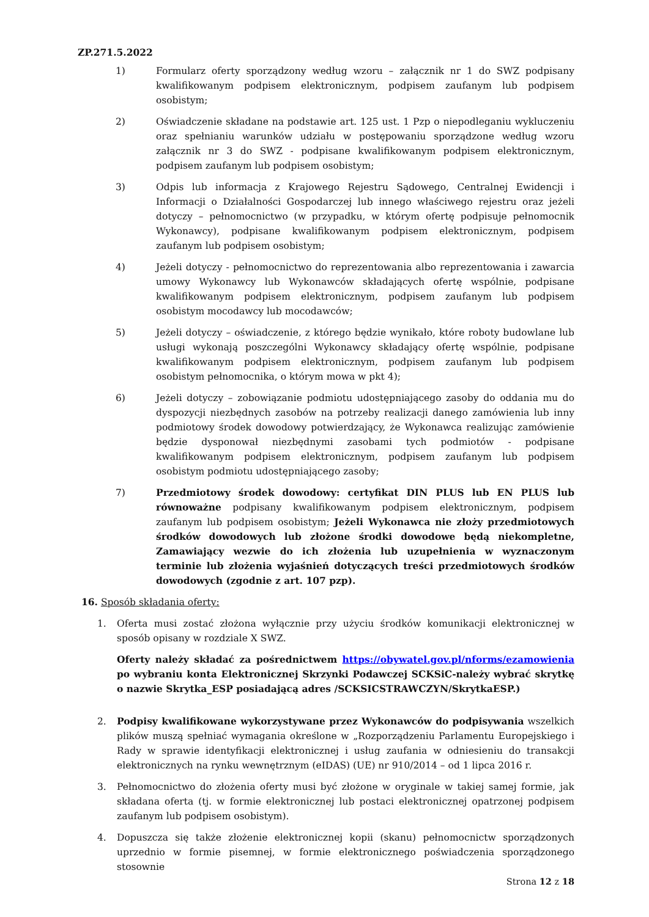ZP.271.5.2022
1) Formularz oferty sporządzony według wzoru – załącznik nr 1 do SWZ podpisany kwalifikowanym podpisem elektronicznym, podpisem zaufanym lub podpisem osobistym;
2) Oświadczenie składane na podstawie art. 125 ust. 1 Pzp o niepodleganiu wykluczeniu oraz spełnianiu warunków udziału w postępowaniu sporządzone według wzoru załącznik nr 3 do SWZ - podpisane kwalifikowanym podpisem elektronicznym, podpisem zaufanym lub podpisem osobistym;
3) Odpis lub informacja z Krajowego Rejestru Sądowego, Centralnej Ewidencji i Informacji o Działalności Gospodarczej lub innego właściwego rejestru oraz jeżeli dotyczy – pełnomocnictwo (w przypadku, w którym ofertę podpisuje pełnomocnik Wykonawcy), podpisane kwalifikowanym podpisem elektronicznym, podpisem zaufanym lub podpisem osobistym;
4) Jeżeli dotyczy - pełnomocnictwo do reprezentowania albo reprezentowania i zawarcia umowy Wykonawcy lub Wykonawców składających ofertę wspólnie, podpisane kwalifikowanym podpisem elektronicznym, podpisem zaufanym lub podpisem osobistym mocodawcy lub mocodawców;
5) Jeżeli dotyczy – oświadczenie, z którego będzie wynikało, które roboty budowlane lub usługi wykonają poszczególni Wykonawcy składający ofertę wspólnie, podpisane kwalifikowanym podpisem elektronicznym, podpisem zaufanym lub podpisem osobistym pełnomocnika, o którym mowa w pkt 4);
6) Jeżeli dotyczy – zobowiązanie podmiotu udostępniającego zasoby do oddania mu do dyspozycji niezbędnych zasobów na potrzeby realizacji danego zamówienia lub inny podmiotowy środek dowodowy potwierdzający, że Wykonawca realizując zamówienie będzie dysponował niezbędnymi zasobami tych podmiotów - podpisane kwalifikowanym podpisem elektronicznym, podpisem zaufanym lub podpisem osobistym podmiotu udostępniającego zasoby;
7) Przedmiotowy środek dowodowy: certyfikat DIN PLUS lub EN PLUS lub równoważne podpisany kwalifikowanym podpisem elektronicznym, podpisem zaufanym lub podpisem osobistym; Jeżeli Wykonawca nie złoży przedmiotowych środków dowodowych lub złożone środki dowodowe będą niekompletne, Zamawiający wezwie do ich złożenia lub uzupełnienia w wyznaczonym terminie lub złożenia wyjaśnień dotyczących treści przedmiotowych środków dowodowych (zgodnie z art. 107 pzp).
16. Sposób składania oferty:
1. Oferta musi zostać złożona wyłącznie przy użyciu środków komunikacji elektronicznej w sposób opisany w rozdziale X SWZ.
Oferty należy składać za pośrednictwem https://obywatel.gov.pl/nforms/ezamowienia po wybraniu konta Elektronicznej Skrzynki Podawczej SCKSiC-należy wybrać skrytkę o nazwie Skrytka_ESP posiadającą adres /SCKSICSTRAWCZYN/SkrytkaESP.)
2. Podpisy kwalifikowane wykorzystywane przez Wykonawców do podpisywania wszelkich plików muszą spełniać wymagania określone w „Rozporządzeniu Parlamentu Europejskiego i Rady w sprawie identyfikacji elektronicznej i usług zaufania w odniesieniu do transakcji elektronicznych na rynku wewnętrznym (eIDAS) (UE) nr 910/2014 – od 1 lipca 2016 r.
3. Pełnomocnictwo do złożenia oferty musi być złożone w oryginale w takiej samej formie, jak składana oferta (tj. w formie elektronicznej lub postaci elektronicznej opatrzonej podpisem zaufanym lub podpisem osobistym).
4. Dopuszcza się także złożenie elektronicznej kopii (skanu) pełnomocnictw sporządzonych uprzednio w formie pisemnej, w formie elektronicznego poświadczenia sporządzonego stosownie
Strona 12 z 18